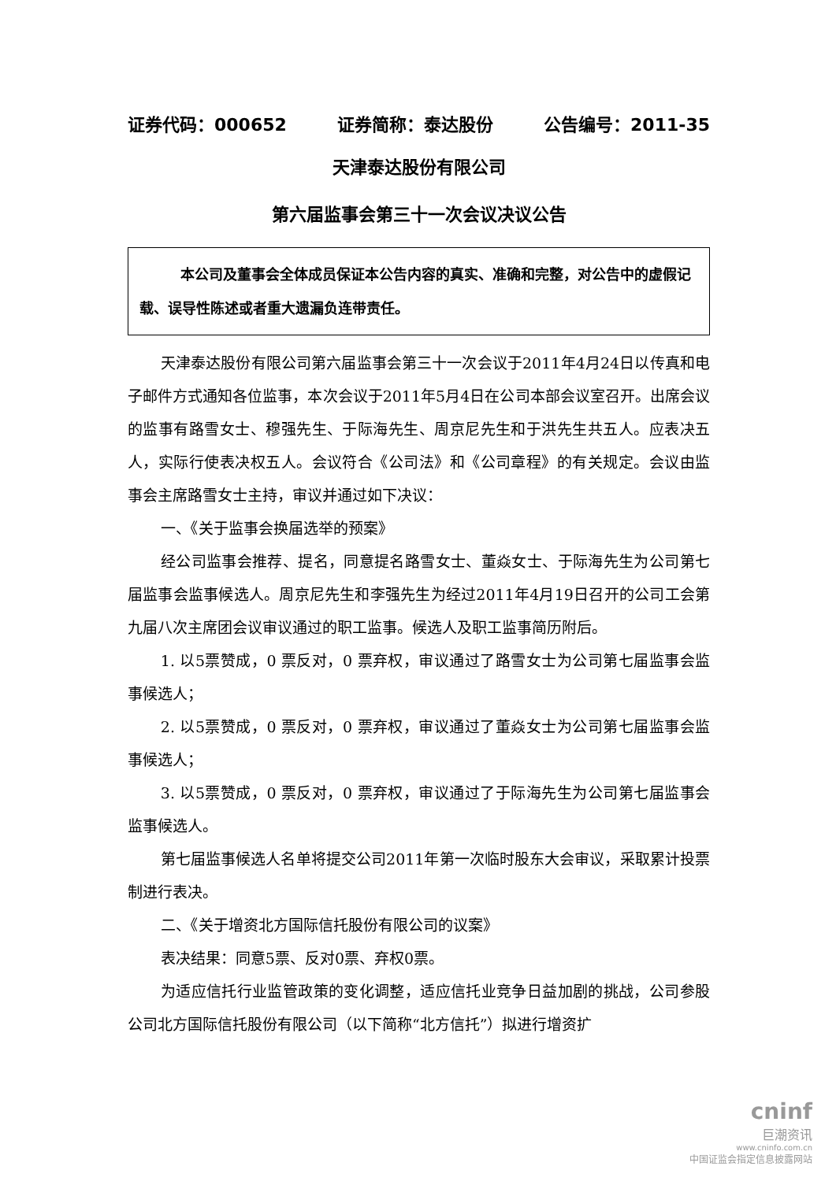证券代码：000652 证券简称：泰达股份 公告编号：2011-35
天津泰达股份有限公司
第六届监事会第三十一次会议决议公告
本公司及董事会全体成员保证本公告内容的真实、准确和完整，对公告中的虚假记载、误导性陈述或者重大遗漏负连带责任。
天津泰达股份有限公司第六届监事会第三十一次会议于2011年4月24日以传真和电子邮件方式通知各位监事，本次会议于2011年5月4日在公司本部会议室召开。出席会议的监事有路雪女士、穆强先生、于际海先生、周京尼先生和于洪先生共五人。应表决五人，实际行使表决权五人。会议符合《公司法》和《公司章程》的有关规定。会议由监事会主席路雪女士主持，审议并通过如下决议：
一、《关于监事会换届选举的预案》
经公司监事会推荐、提名，同意提名路雪女士、董焱女士、于际海先生为公司第七届监事会监事候选人。周京尼先生和李强先生为经过2011年4月19日召开的公司工会第九届八次主席团会议审议通过的职工监事。候选人及职工监事简历附后。
1. 以5票赞成，0 票反对，0 票弃权，审议通过了路雪女士为公司第七届监事会监事候选人；
2. 以5票赞成，0 票反对，0 票弃权，审议通过了董焱女士为公司第七届监事会监事候选人；
3. 以5票赞成，0 票反对，0 票弃权，审议通过了于际海先生为公司第七届监事会监事候选人。
第七届监事候选人名单将提交公司2011年第一次临时股东大会审议，采取累计投票制进行表决。
二、《关于增资北方国际信托股份有限公司的议案》
表决结果：同意5票、反对0票、弃权0票。
为适应信托行业监管政策的变化调整，适应信托业竞争日益加剧的挑战，公司参股公司北方国际信托股份有限公司（以下简称“北方信托”）拟进行增资扩
cninf
巨潮资讯
www.cninfo.com.cn
中国证监会指定信息披露网站